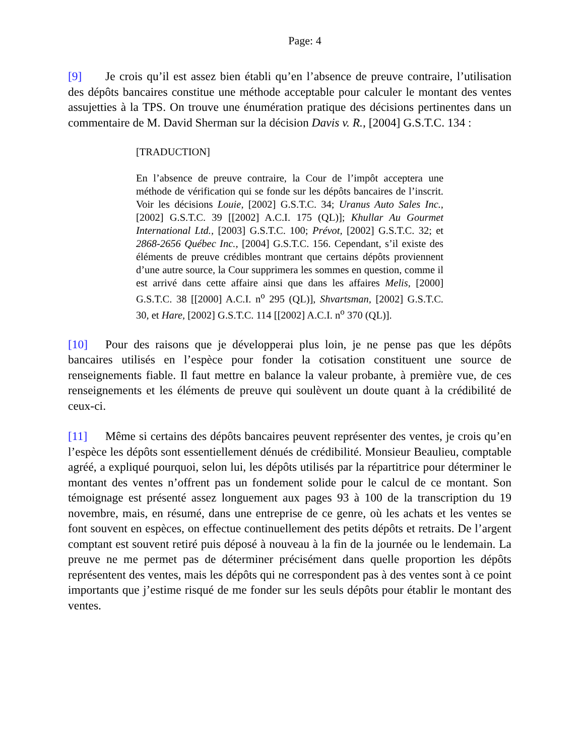Page: 4
[9] Je crois qu’il est assez bien établi qu’en l’absence de preuve contraire, l’utilisation des dépôts bancaires constitue une méthode acceptable pour calculer le montant des ventes assujetties à la TPS. On trouve une énumération pratique des décisions pertinentes dans un commentaire de M. David Sherman sur la décision Davis v. R., [2004] G.S.T.C. 134 :
[TRADUCTION]
En l’absence de preuve contraire, la Cour de l’impôt acceptera une méthode de vérification qui se fonde sur les dépôts bancaires de l’inscrit. Voir les décisions Louie, [2002] G.S.T.C. 34; Uranus Auto Sales Inc., [2002] G.S.T.C. 39 [[2002] A.C.I. 175 (QL)]; Khullar Au Gourmet International Ltd., [2003] G.S.T.C. 100; Prévot, [2002] G.S.T.C. 32; et 2868-2656 Québec Inc., [2004] G.S.T.C. 156. Cependant, s’il existe des éléments de preuve crédibles montrant que certains dépôts proviennent d’une autre source, la Cour supprimera les sommes en question, comme il est arrivé dans cette affaire ainsi que dans les affaires Melis, [2000] G.S.T.C. 38 [[2000] A.C.I. n<sup>o</sup> 295 (QL)], Shvartsman, [2002] G.S.T.C. 30, et Hare, [2002] G.S.T.C. 114 [[2002] A.C.I. n<sup>o</sup> 370 (QL)].
[10] Pour des raisons que je développerai plus loin, je ne pense pas que les dépôts bancaires utilisés en l’espèce pour fonder la cotisation constituent une source de renseignements fiable. Il faut mettre en balance la valeur probante, à première vue, de ces renseignements et les éléments de preuve qui soulèvent un doute quant à la crédibilité de ceux-ci.
[11] Même si certains des dépôts bancaires peuvent représenter des ventes, je crois qu’en l’espèce les dépôts sont essentiellement dénués de crédibilité. Monsieur Beaulieu, comptable agréé, a expliqué pourquoi, selon lui, les dépôts utilisés par la répartitrice pour déterminer le montant des ventes n’offrent pas un fondement solide pour le calcul de ce montant. Son témoignage est présenté assez longuement aux pages 93 à 100 de la transcription du 19 novembre, mais, en résumé, dans une entreprise de ce genre, où les achats et les ventes se font souvent en espèces, on effectue continuellement des petits dépôts et retraits. De l’argent comptant est souvent retiré puis déposé à nouveau à la fin de la journée ou le lendemain. La preuve ne me permet pas de déterminer précisément dans quelle proportion les dépôts représentent des ventes, mais les dépôts qui ne correspondent pas à des ventes sont à ce point importants que j’estime risqué de me fonder sur les seuls dépôts pour établir le montant des ventes.